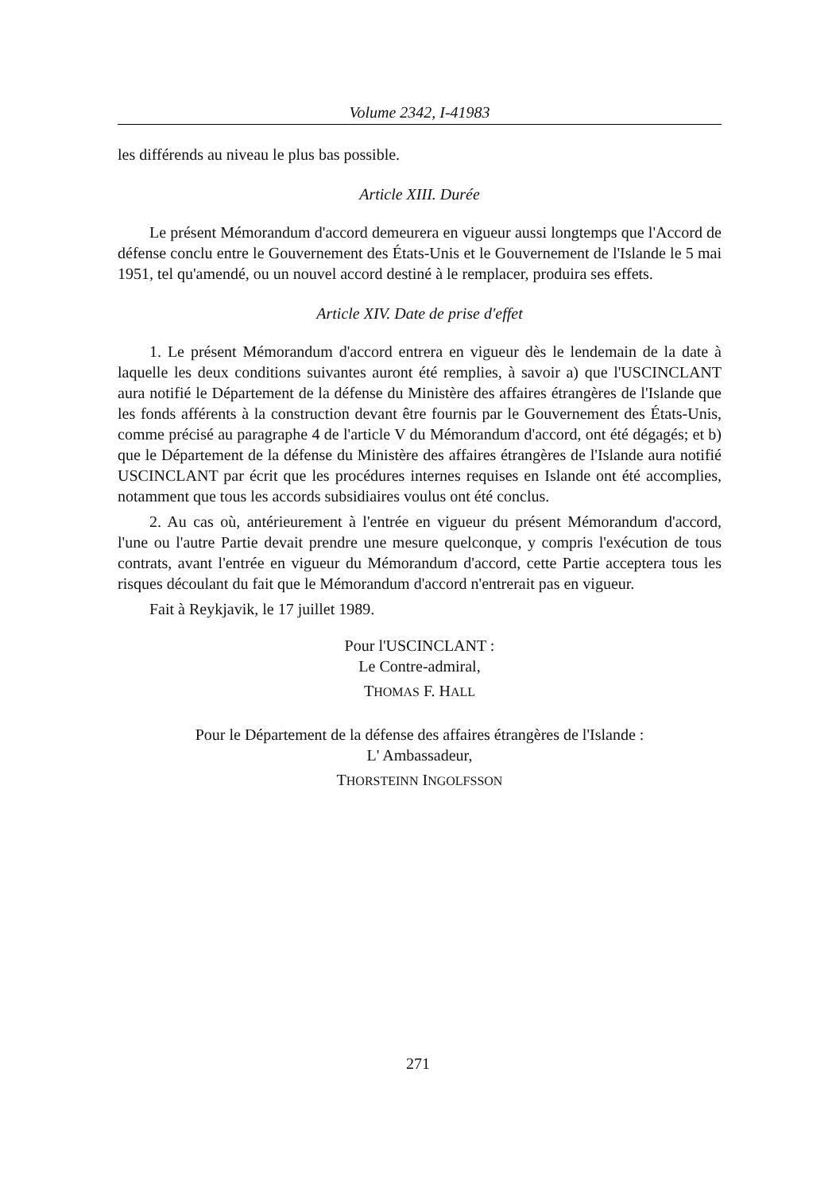Volume 2342, I-41983
les différends au niveau le plus bas possible.
Article XIII. Durée
Le présent Mémorandum d'accord demeurera en vigueur aussi longtemps que l'Accord de défense conclu entre le Gouvernement des États-Unis et le Gouvernement de l'Islande le 5 mai 1951, tel qu'amendé, ou un nouvel accord destiné à le remplacer, produira ses effets.
Article XIV. Date de prise d'effet
1. Le présent Mémorandum d'accord entrera en vigueur dès le lendemain de la date à laquelle les deux conditions suivantes auront été remplies, à savoir a) que l'USCINCLANT aura notifié le Département de la défense du Ministère des affaires étrangères de l'Islande que les fonds afférents à la construction devant être fournis par le Gouvernement des États-Unis, comme précisé au paragraphe 4 de l'article V du Mémorandum d'accord, ont été dégagés; et b) que le Département de la défense du Ministère des affaires étrangères de l'Islande aura notifié USCINCLANT par écrit que les procédures internes requises en Islande ont été accomplies, notamment que tous les accords subsidiaires voulus ont été conclus.
2. Au cas où, antérieurement à l'entrée en vigueur du présent Mémorandum d'accord, l'une ou l'autre Partie devait prendre une mesure quelconque, y compris l'exécution de tous contrats, avant l'entrée en vigueur du Mémorandum d'accord, cette Partie acceptera tous les risques découlant du fait que le Mémorandum d'accord n'entrerait pas en vigueur.
Fait à Reykjavik, le 17 juillet 1989.
Pour l'USCINCLANT :
Le Contre-admiral,
THOMAS F. HALL
Pour le Département de la défense des affaires étrangères de l'Islande :
L' Ambassadeur,
THORSTEINN INGOLFSSON
271